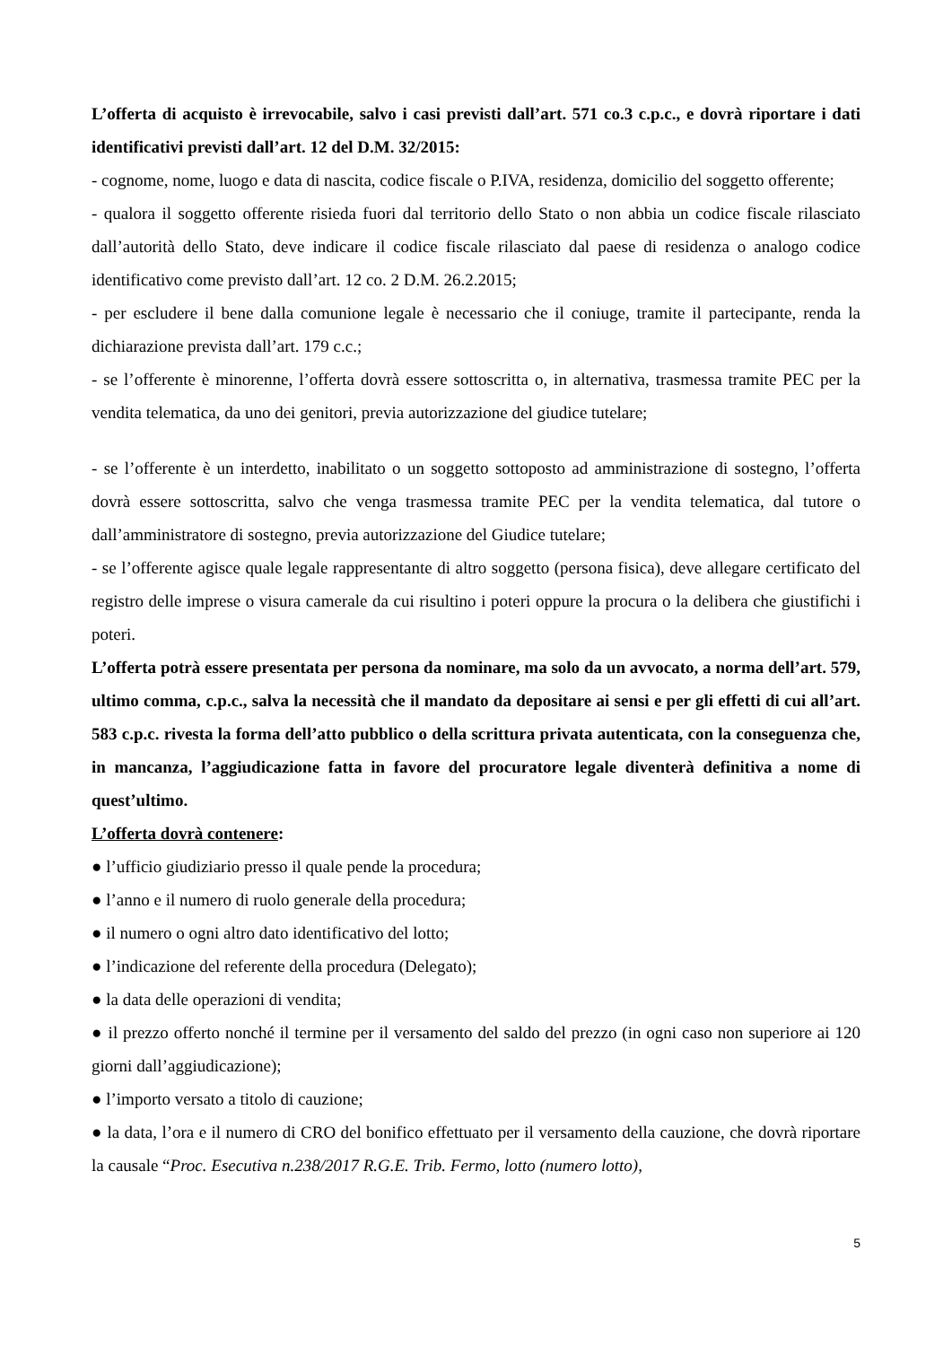L’offerta di acquisto è irrevocabile, salvo i casi previsti dall’art. 571 co.3 c.p.c., e dovrà riportare i dati identificativi previsti dall’art. 12 del D.M. 32/2015:
- cognome, nome, luogo e data di nascita, codice fiscale o P.IVA, residenza, domicilio del soggetto offerente;
- qualora il soggetto offerente risieda fuori dal territorio dello Stato o non abbia un codice fiscale rilasciato dall’autorità dello Stato, deve indicare il codice fiscale rilasciato dal paese di residenza o analogo codice identificativo come previsto dall’art. 12 co. 2 D.M. 26.2.2015;
- per escludere il bene dalla comunione legale è necessario che il coniuge, tramite il partecipante, renda la dichiarazione prevista dall’art. 179 c.c.;
- se l’offerente è minorenne, l’offerta dovrà essere sottoscritta o, in alternativa, trasmessa tramite PEC per la vendita telematica, da uno dei genitori, previa autorizzazione del giudice tutelare;
- se l’offerente è un interdetto, inabilitato o un soggetto sottoposto ad amministrazione di sostegno, l’offerta dovrà essere sottoscritta, salvo che venga trasmessa tramite PEC per la vendita telematica, dal tutore o dall’amministratore di sostegno, previa autorizzazione del Giudice tutelare;
- se l’offerente agisce quale legale rappresentante di altro soggetto (persona fisica), deve allegare certificato del registro delle imprese o visura camerale da cui risultino i poteri oppure la procura o la delibera che giustifichi i poteri.
L’offerta potrà essere presentata per persona da nominare, ma solo da un avvocato, a norma dell’art. 579, ultimo comma, c.p.c., salva la necessità che il mandato da depositare ai sensi e per gli effetti di cui all’art. 583 c.p.c. rivesta la forma dell’atto pubblico o della scrittura privata autenticata, con la conseguenza che, in mancanza, l’aggiudicazione fatta in favore del procuratore legale diventerà definitiva a nome di quest’ultimo.
L’offerta dovrà contenere:
● l’ufficio giudiziario presso il quale pende la procedura;
● l’anno e il numero di ruolo generale della procedura;
● il numero o ogni altro dato identificativo del lotto;
● l’indicazione del referente della procedura (Delegato);
● la data delle operazioni di vendita;
● il prezzo offerto nonché il termine per il versamento del saldo del prezzo (in ogni caso non superiore ai 120 giorni dall’aggiudicazione);
● l’importo versato a titolo di cauzione;
● la data, l’ora e il numero di CRO del bonifico effettuato per il versamento della cauzione, che dovrà riportare la causale “Proc. Esecutiva n.238/2017 R.G.E. Trib. Fermo, lotto (numero lotto),
5